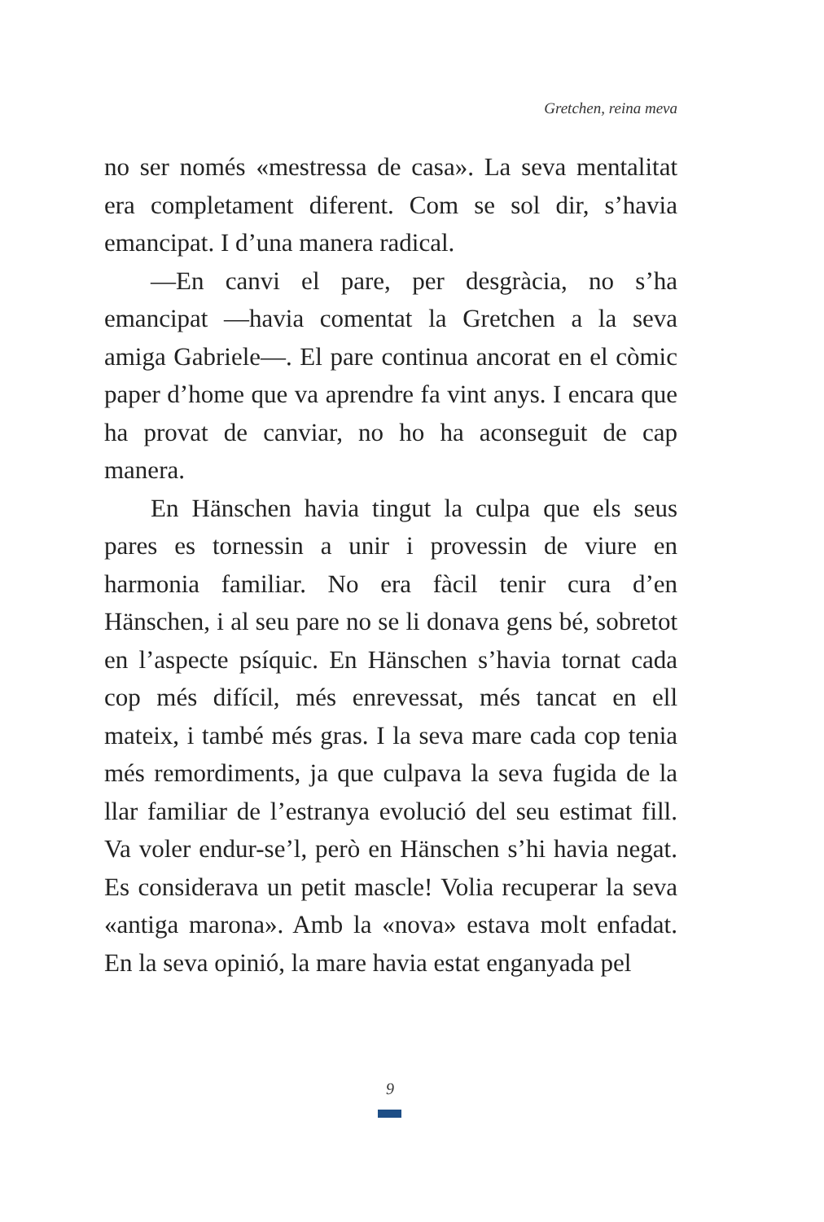Gretchen, reina meva
no ser només «mestressa de casa». La seva mentalitat era completament diferent. Com se sol dir, s’havia emancipat. I d’una manera radical.
—En canvi el pare, per desgràcia, no s’ha emancipat —havia comentat la Gretchen a la seva amiga Gabriele—. El pare continua ancorat en el còmic paper d’home que va aprendre fa vint anys. I encara que ha provat de canviar, no ho ha aconseguit de cap manera.
En Hänschen havia tingut la culpa que els seus pares es tornessin a unir i provessin de viure en harmonia familiar. No era fàcil tenir cura d’en Hänschen, i al seu pare no se li donava gens bé, sobretot en l’aspecte psíquic. En Hänschen s’havia tornat cada cop més difícil, més enrevessat, més tancat en ell mateix, i també més gras. I la seva mare cada cop tenia més remordiments, ja que culpava la seva fugida de la llar familiar de l’estranya evolució del seu estimat fill. Va voler endur-se’l, però en Hänschen s’hi havia negat. Es considerava un petit mascle! Volia recuperar la seva «antiga marona». Amb la «nova» estava molt enfadat. En la seva opinió, la mare havia estat enganyada pel
9